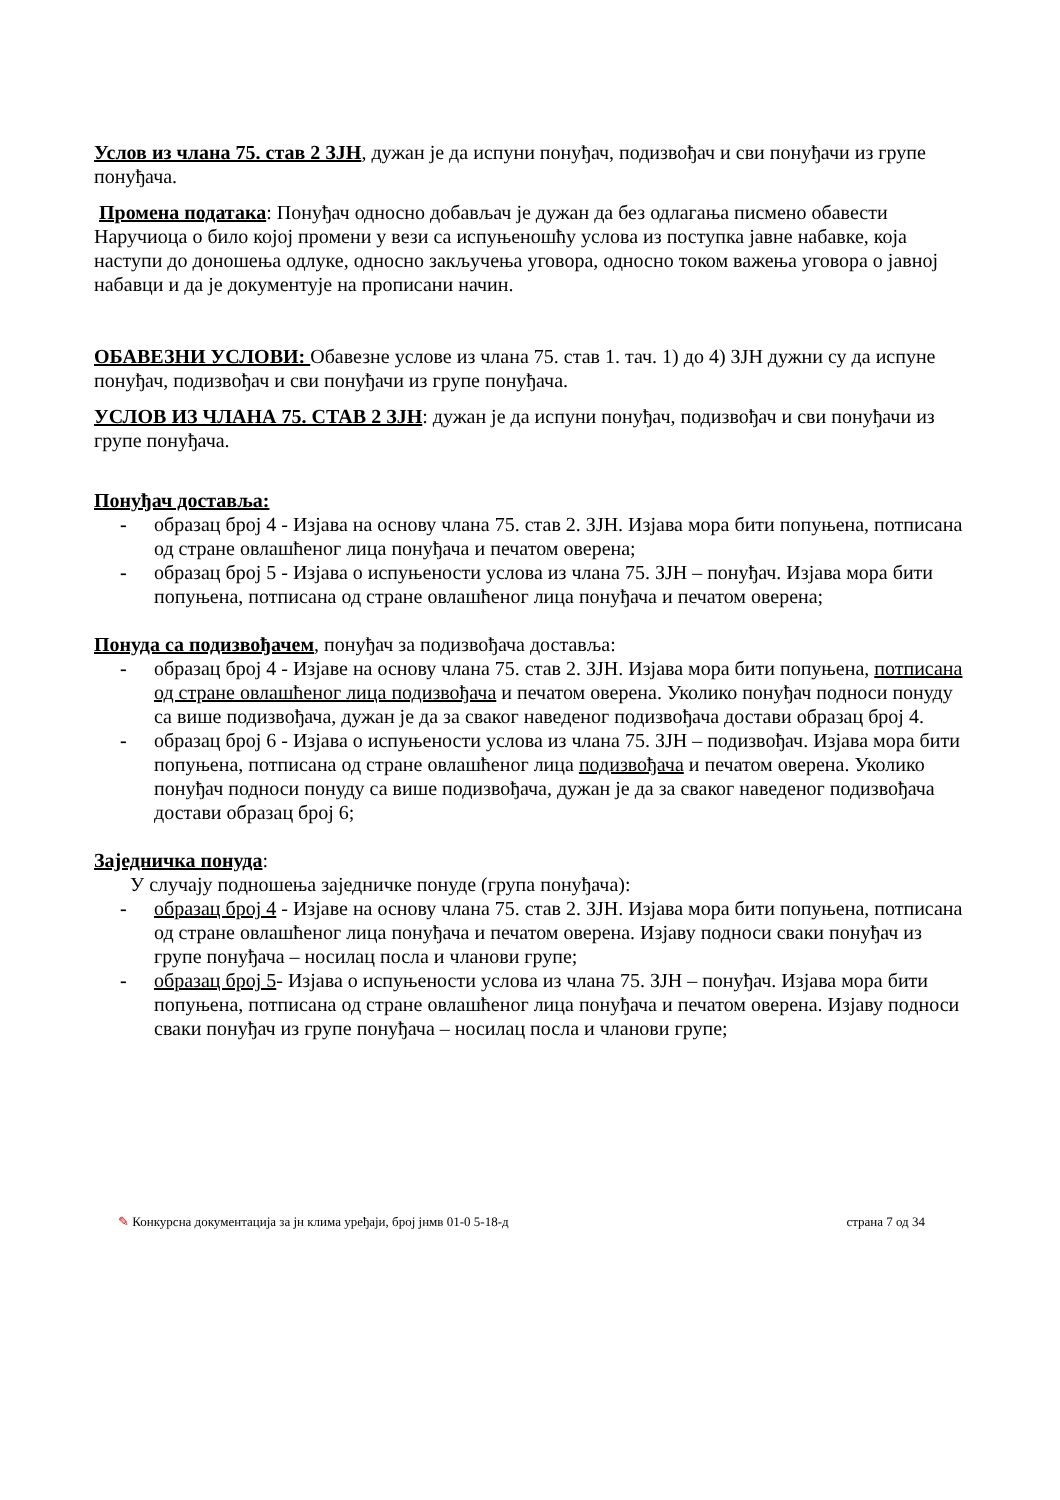Услов из члана 75. став 2 ЗЈН, дужан је да испуни понуђач, подизвођач и сви понуђачи из групе понуђача.
Промена података: Понуђач односно добављач је дужан да без одлагања писмено обавести Наручиоца о било којој промени у вези са испуњеношћу услова из поступка јавне набавке, која наступи до доношења одлуке, односно закључења уговора, односно током важења уговора о јавној набавци и да је документује на прописани начин.
ОБАВЕЗНИ УСЛОВИ: Обавезне услове из члана 75. став 1. тач. 1) до 4) ЗЈН дужни су да испуне понуђач, подизвођач и сви понуђачи из групе понуђача.
УСЛОВ ИЗ ЧЛАНА 75. СТАВ 2 ЗЈН: дужан је да испуни понуђач, подизвођач и сви понуђачи из групе понуђача.
Понуђач доставља:
- образац број 4 - Изјава на основу члана 75. став 2. ЗЈН. Изјава мора бити попуњена, потписана од стране овлашћеног лица понуђача и печатом оверена;
- образац број 5 - Изјава о испуњености услова из члана 75. ЗЈН – понуђач. Изјава мора бити попуњена, потписана од стране овлашћеног лица понуђача и печатом оверена;
Понуда са подизвођачем, понуђач за подизвођача доставља:
- образац број 4 - Изјаве на основу члана 75. став 2. ЗЈН. Изјава мора бити попуњена, потписана од стране овлашћеног лица подизвођача и печатом оверена. Уколико понуђач подноси понуду са више подизвођача, дужан је да за сваког наведеног подизвођача достави образац број 4.
- образац број 6 - Изјава о испуњености услова из члана 75. ЗЈН – подизвођач. Изјава мора бити попуњена, потписана од стране овлашћеног лица подизвођача и печатом оверена. Уколико понуђач подноси понуду са више подизвођача, дужан је да за сваког наведеног подизвођача достави образац број 6;
Заједничка понуда:
У случају подношења заједничке понуде (група понуђача):
- образац број 4 - Изјаве на основу члана 75. став 2. ЗЈН. Изјава мора бити попуњена, потписана од стране овлашћеног лица понуђача и печатом оверена. Изјаву подноси сваки понуђач из групе понуђача – носилац посла и чланови групе;
- образац број 5- Изјава о испуњености услова из члана 75. ЗЈН – понуђач. Изјава мора бити попуњена, потписана од стране овлашћеног лица понуђача и печатом оверена. Изјаву подноси сваки понуђач из групе понуђача – носилац посла и чланови групе;
✎ Конкурсна документација за јн клима уређаји, број јнмв 01-0 5-18-д страна 7 од 34